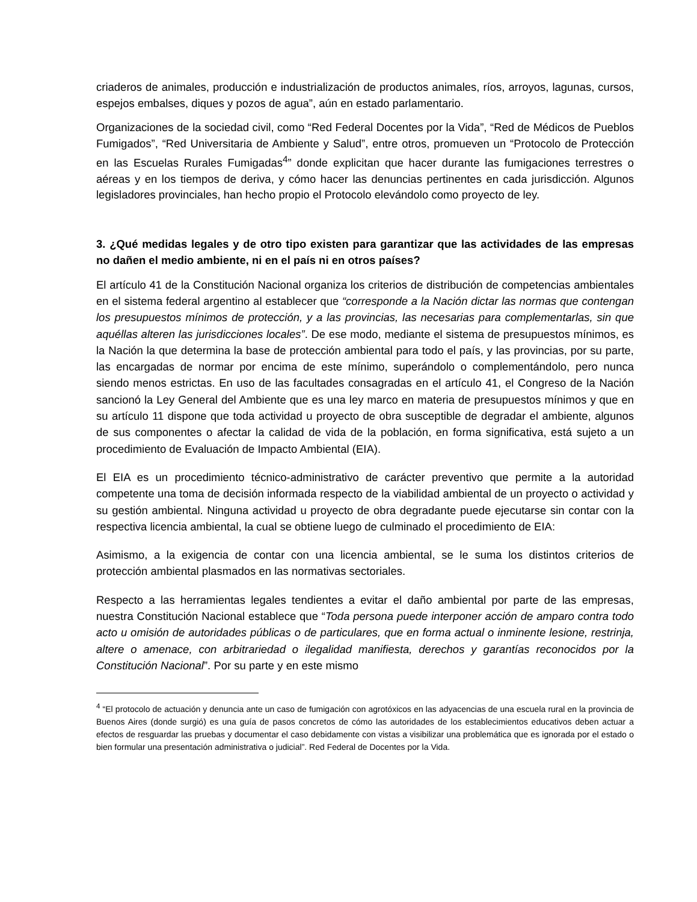criaderos de animales, producción e industrialización de productos animales, ríos, arroyos, lagunas, cursos, espejos embalses, diques y pozos de agua”, aún en estado parlamentario.
Organizaciones de la sociedad civil, como “Red Federal Docentes por la Vida”, “Red de Médicos de Pueblos Fumigados”, “Red Universitaria de Ambiente y Salud”, entre otros, promueven un “Protocolo de Protección en las Escuelas Rurales Fumigadas<sup>4</sup>” donde explicitan que hacer durante las fumigaciones terrestres o aéreas y en los tiempos de deriva, y cómo hacer las denuncias pertinentes en cada jurisdicción. Algunos legisladores provinciales, han hecho propio el Protocolo elevándolo como proyecto de ley.
3. ¿Qué medidas legales y de otro tipo existen para garantizar que las actividades de las empresas no dañen el medio ambiente, ni en el país ni en otros países?
El artículo 41 de la Constitución Nacional organiza los criterios de distribución de competencias ambientales en el sistema federal argentino al establecer que “corresponde a la Nación dictar las normas que contengan los presupuestos mínimos de protección, y a las provincias, las necesarias para complementarlas, sin que aquéllas alteren las jurisdicciones locales”. De ese modo, mediante el sistema de presupuestos mínimos, es la Nación la que determina la base de protección ambiental para todo el país, y las provincias, por su parte, las encargadas de normar por encima de este mínimo, superándolo o complementándolo, pero nunca siendo menos estrictas. En uso de las facultades consagradas en el artículo 41, el Congreso de la Nación sancionó la Ley General del Ambiente que es una ley marco en materia de presupuestos mínimos y que en su artículo 11 dispone que toda actividad u proyecto de obra susceptible de degradar el ambiente, algunos de sus componentes o afectar la calidad de vida de la población, en forma significativa, está sujeto a un procedimiento de Evaluación de Impacto Ambiental (EIA).
El EIA es un procedimiento técnico-administrativo de carácter preventivo que permite a la autoridad competente una toma de decisión informada respecto de la viabilidad ambiental de un proyecto o actividad y su gestión ambiental. Ninguna actividad u proyecto de obra degradante puede ejecutarse sin contar con la respectiva licencia ambiental, la cual se obtiene luego de culminado el procedimiento de EIA:
Asimismo, a la exigencia de contar con una licencia ambiental, se le suma los distintos criterios de protección ambiental plasmados en las normativas sectoriales.
Respecto a las herramientas legales tendientes a evitar el daño ambiental por parte de las empresas, nuestra Constitución Nacional establece que “Toda persona puede interponer acción de amparo contra todo acto u omisión de autoridades públicas o de particulares, que en forma actual o inminente lesione, restrinja, altere o amenace, con arbitrariedad o ilegalidad manifiesta, derechos y garantías reconocidos por la Constitución Nacional”. Por su parte y en este mismo
<sup>4</sup> “El protocolo de actuación y denuncia ante un caso de fumigación con agrotóxicos en las adyacencias de una escuela rural en la provincia de Buenos Aires (donde surgió) es una guía de pasos concretos de cómo las autoridades de los establecimientos educativos deben actuar a efectos de resguardar las pruebas y documentar el caso debidamente con vistas a visibilizar una problemática que es ignorada por el estado o bien formular una presentación administrativa o judicial”. Red Federal de Docentes por la Vida.